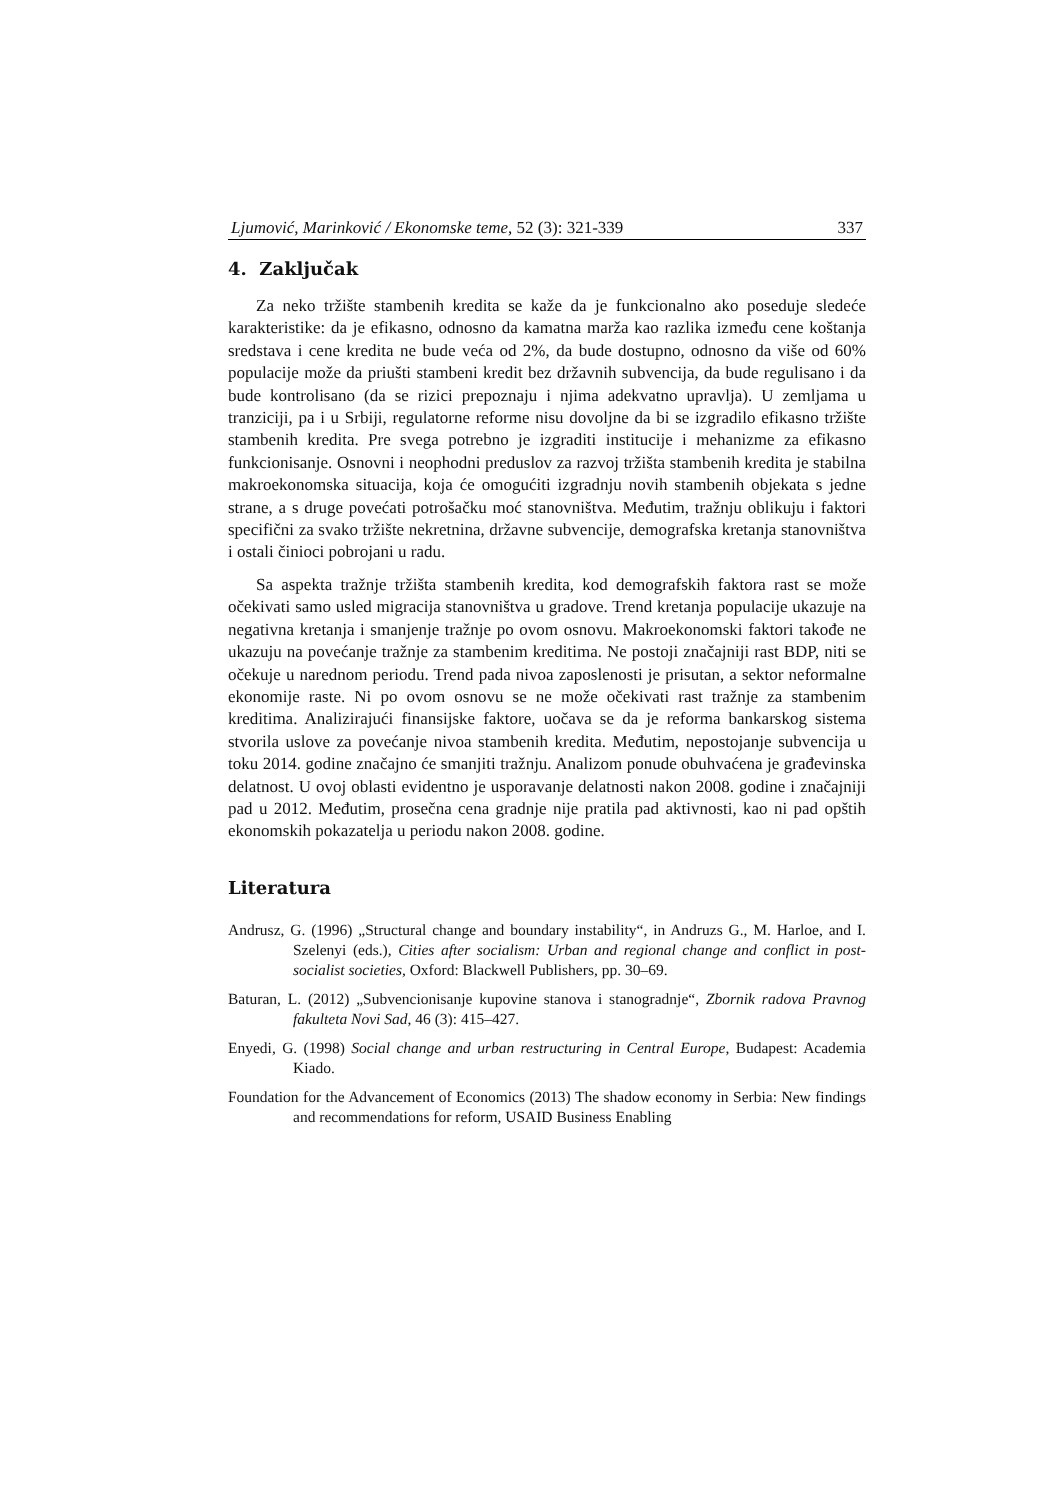Ljumović, Marinković / Ekonomske teme, 52 (3): 321-339 337
4. Zaključak
Za neko tržište stambenih kredita se kaže da je funkcionalno ako poseduje sledeće karakteristike: da je efikasno, odnosno da kamatna marža kao razlika između cene koštanja sredstava i cene kredita ne bude veća od 2%, da bude dostupno, odnosno da više od 60% populacije može da priušti stambeni kredit bez državnih subvencija, da bude regulisano i da bude kontrolisano (da se rizici prepoznaju i njima adekvatno upravlja). U zemljama u tranziciji, pa i u Srbiji, regulatorne reforme nisu dovoljne da bi se izgradilo efikasno tržište stambenih kredita. Pre svega potrebno je izgraditi institucije i mehanizme za efikasno funkcionisanje. Osnovni i neophodni preduslov za razvoj tržišta stambenih kredita je stabilna makroekonomska situacija, koja će omogućiti izgradnju novih stambenih objekata s jedne strane, a s druge povećati potrošačku moć stanovništva. Međutim, tražnju oblikuju i faktori specifični za svako tržište nekretnina, državne subvencije, demografska kretanja stanovništva i ostali činioci pobrojani u radu.
Sa aspekta tražnje tržišta stambenih kredita, kod demografskih faktora rast se može očekivati samo usled migracija stanovništva u gradove. Trend kretanja populacije ukazuje na negativna kretanja i smanjenje tražnje po ovom osnovu. Makroekonomski faktori takođe ne ukazuju na povećanje tražnje za stambenim kreditima. Ne postoji značajniji rast BDP, niti se očekuje u narednom periodu. Trend pada nivoa zaposlenosti je prisutan, a sektor neformalne ekonomije raste. Ni po ovom osnovu se ne može očekivati rast tražnje za stambenim kreditima. Analizirajući finansijske faktore, uočava se da je reforma bankarskog sistema stvorila uslove za povećanje nivoa stambenih kredita. Međutim, nepostojanje subvencija u toku 2014. godine značajno će smanjiti tražnju. Analizom ponude obuhvaćena je građevinska delatnost. U ovoj oblasti evidentno je usporavanje delatnosti nakon 2008. godine i značajniji pad u 2012. Međutim, prosečna cena gradnje nije pratila pad aktivnosti, kao ni pad opštih ekonomskih pokazatelja u periodu nakon 2008. godine.
Literatura
Andrusz, G. (1996) „Structural change and boundary instability“, in Andruzs G., M. Harloe, and I. Szelenyi (eds.), Cities after socialism: Urban and regional change and conflict in post-socialist societies, Oxford: Blackwell Publishers, pp. 30–69.
Baturan, L. (2012) „Subvencionisanje kupovine stanova i stanogradnje“, Zbornik radova Pravnog fakulteta Novi Sad, 46 (3): 415–427.
Enyedi, G. (1998) Social change and urban restructuring in Central Europe, Budapest: Academia Kiado.
Foundation for the Advancement of Economics (2013) The shadow economy in Serbia: New findings and recommendations for reform, USAID Business Enabling